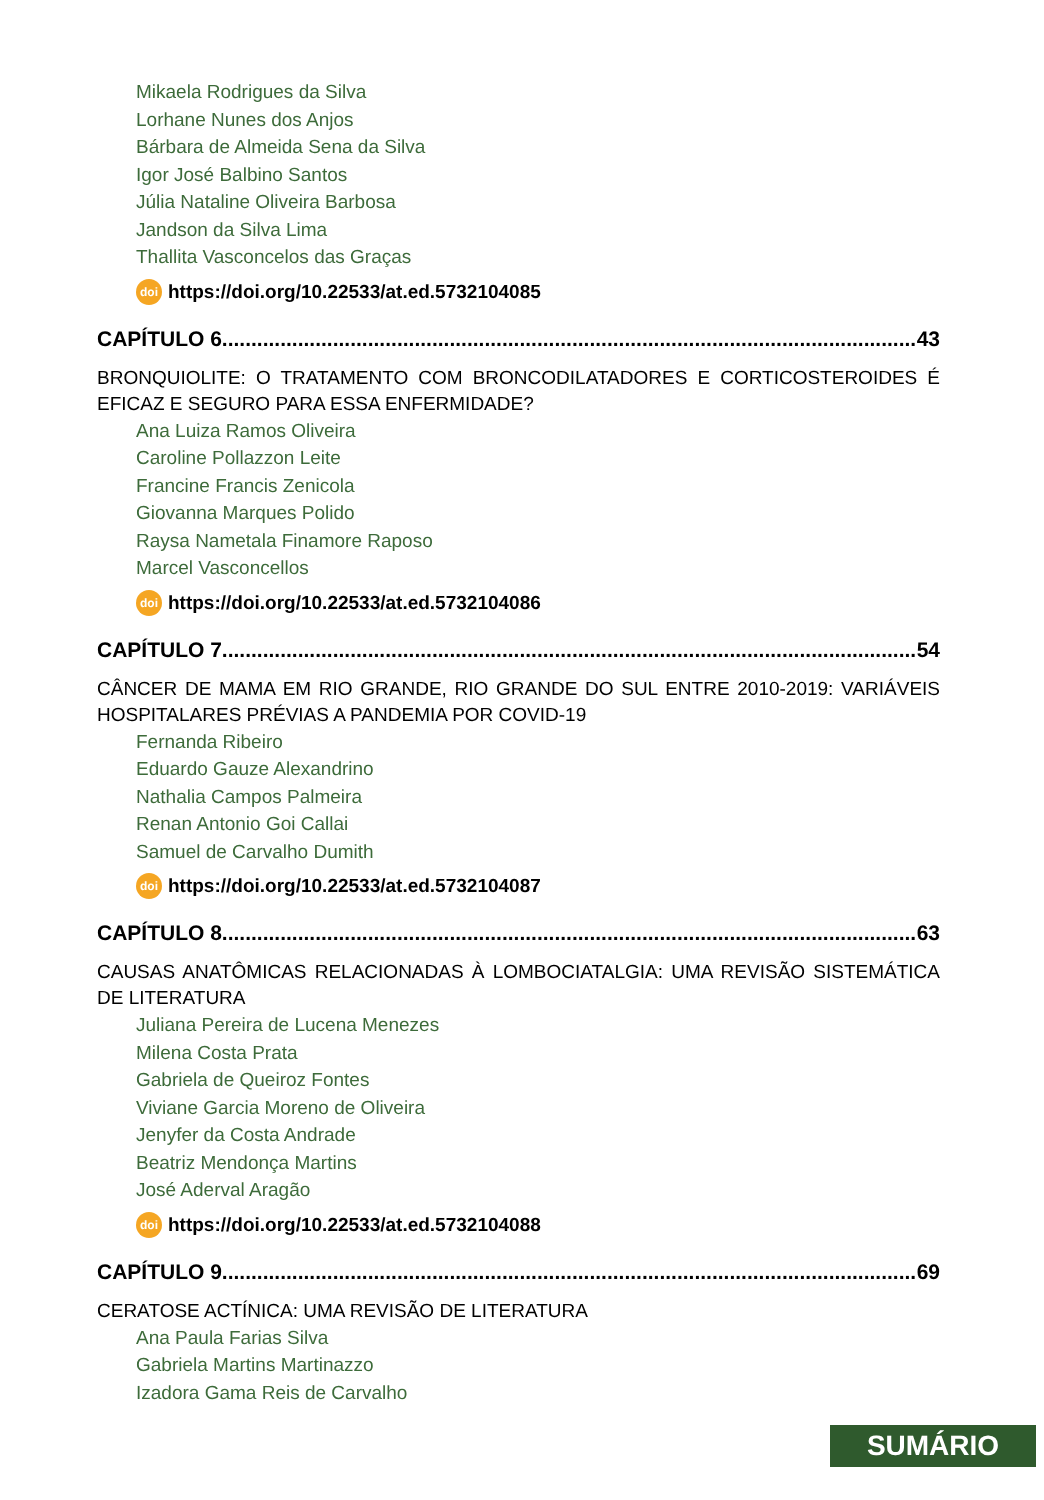Mikaela Rodrigues da Silva
Lorhane Nunes dos Anjos
Bárbara de Almeida Sena da Silva
Igor José Balbino Santos
Júlia Nataline Oliveira Barbosa
Jandson da Silva Lima
Thallita Vasconcelos das Graças
doi https://doi.org/10.22533/at.ed.5732104085
CAPÍTULO 6........................................................................................................................ 43
BRONQUIOLITE: O TRATAMENTO COM BRONCODILATADORES E CORTICOSTEROIDES É EFICAZ E SEGURO PARA ESSA ENFERMIDADE?
Ana Luiza Ramos Oliveira
Caroline Pollazzon Leite
Francine Francis Zenicola
Giovanna Marques Polido
Raysa Nametala Finamore Raposo
Marcel Vasconcellos
doi https://doi.org/10.22533/at.ed.5732104086
CAPÍTULO 7........................................................................................................................ 54
CÂNCER DE MAMA EM RIO GRANDE, RIO GRANDE DO SUL ENTRE 2010-2019: VARIÁVEIS HOSPITALARES PRÉVIAS A PANDEMIA POR COVID-19
Fernanda Ribeiro
Eduardo Gauze Alexandrino
Nathalia Campos Palmeira
Renan Antonio Goi Callai
Samuel de Carvalho Dumith
doi https://doi.org/10.22533/at.ed.5732104087
CAPÍTULO 8........................................................................................................................ 63
CAUSAS ANATÔMICAS RELACIONADAS À LOMBOCIATALGIA: UMA REVISÃO SISTEMÁTICA DE LITERATURA
Juliana Pereira de Lucena Menezes
Milena Costa Prata
Gabriela de Queiroz Fontes
Viviane Garcia Moreno de Oliveira
Jenyfer da Costa Andrade
Beatriz Mendonça Martins
José Aderval Aragão
doi https://doi.org/10.22533/at.ed.5732104088
CAPÍTULO 9........................................................................................................................ 69
CERATOSE ACTÍNICA: UMA REVISÃO DE LITERATURA
Ana Paula Farias Silva
Gabriela Martins Martinazzo
Izadora Gama Reis de Carvalho
SUMÁRIO